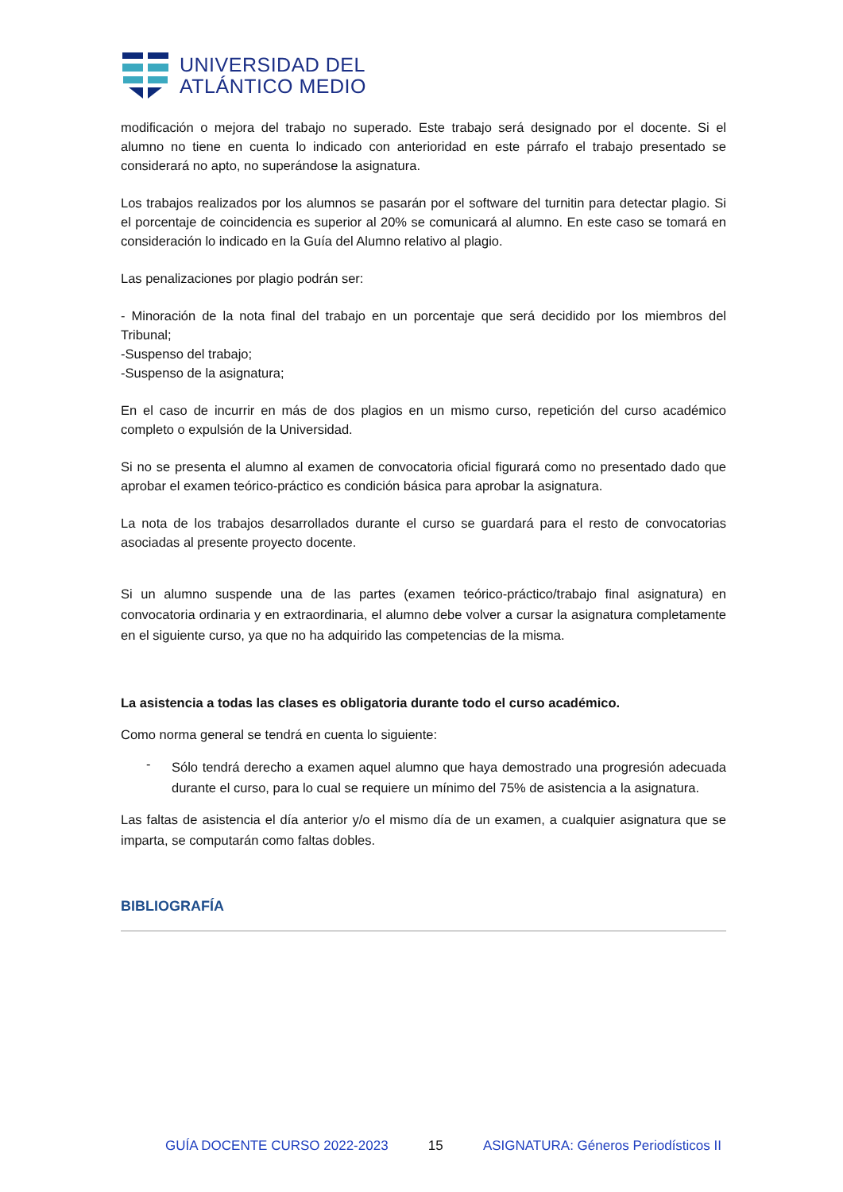UNIVERSIDAD DEL
ATLÁNTICO MEDIO
modificación o mejora del trabajo no superado. Este trabajo será designado por el docente. Si el alumno no tiene en cuenta lo indicado con anterioridad en este párrafo el trabajo presentado se considerará no apto, no superándose la asignatura.
Los trabajos realizados por los alumnos se pasarán por el software del turnitin para detectar plagio. Si el porcentaje de coincidencia es superior al 20% se comunicará al alumno. En este caso se tomará en consideración lo indicado en la Guía del Alumno relativo al plagio.
Las penalizaciones por plagio podrán ser:
- Minoración de la nota final del trabajo en un porcentaje que será decidido por los miembros del Tribunal;
-Suspenso del trabajo;
-Suspenso de la asignatura;
En el caso de incurrir en más de dos plagios en un mismo curso, repetición del curso académico completo o expulsión de la Universidad.
Si no se presenta el alumno al examen de convocatoria oficial figurará como no presentado dado que aprobar el examen teórico-práctico es condición básica para aprobar la asignatura.
La nota de los trabajos desarrollados durante el curso se guardará para el resto de convocatorias asociadas al presente proyecto docente.
Si un alumno suspende una de las partes (examen teórico-práctico/trabajo final asignatura) en convocatoria ordinaria y en extraordinaria, el alumno debe volver a cursar la asignatura completamente en el siguiente curso, ya que no ha adquirido las competencias de la misma.
La asistencia a todas las clases es obligatoria durante todo el curso académico.
Como norma general se tendrá en cuenta lo siguiente:
-
Sólo tendrá derecho a examen aquel alumno que haya demostrado una progresión adecuada durante el curso, para lo cual se requiere un mínimo del 75% de asistencia a la asignatura.
Las faltas de asistencia el día anterior y/o el mismo día de un examen, a cualquier asignatura que se imparta, se computarán como faltas dobles.
BIBLIOGRAFÍA
GUÍA DOCENTE CURSO 2022-2023 15 ASIGNATURA: Géneros Periodísticos II